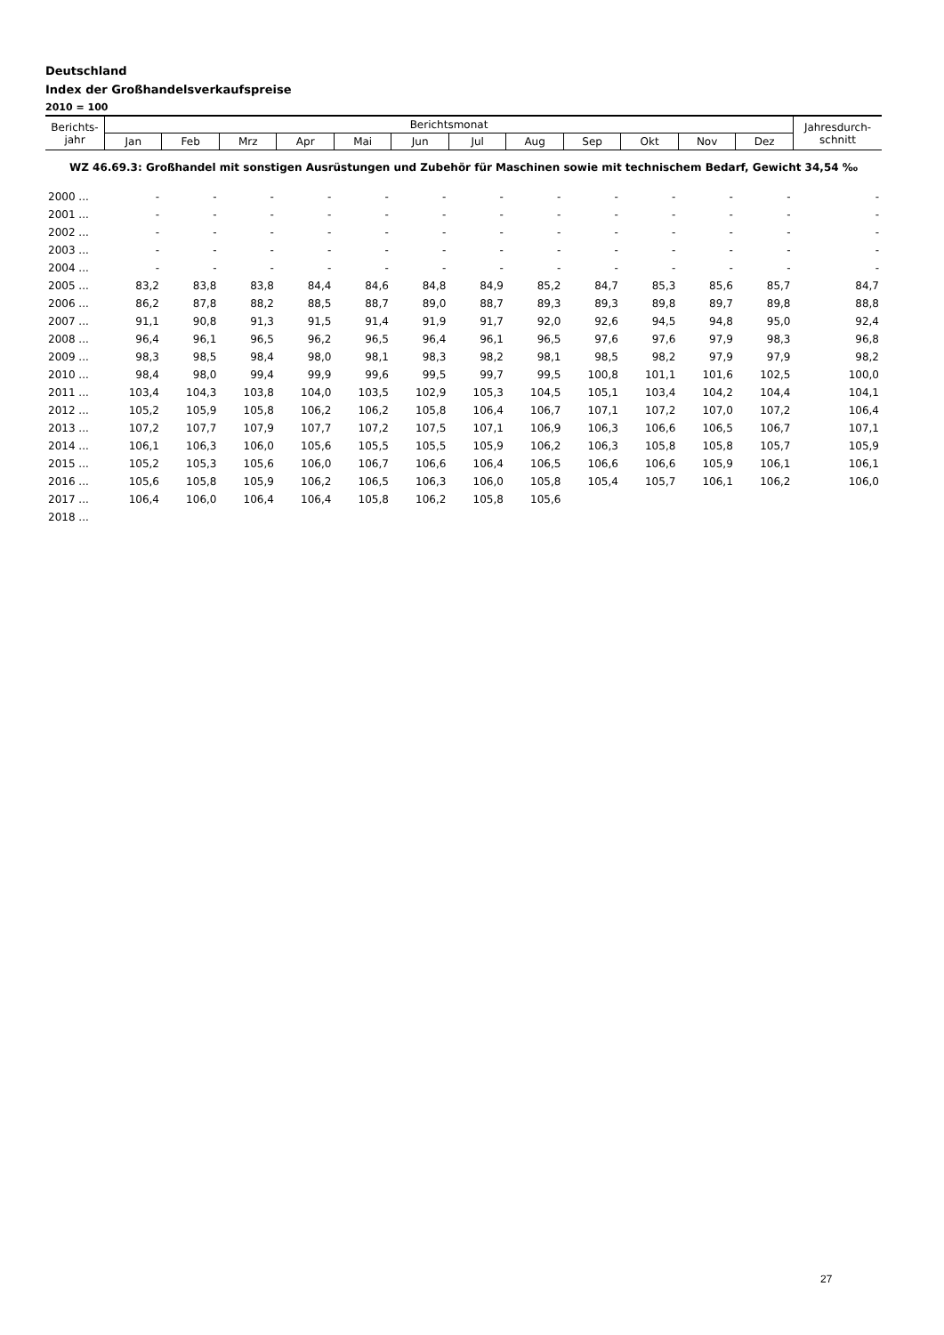Deutschland
Index der Großhandelsverkaufspreise
2010 = 100
| Berichts- jahr | Berichtsmonat | | | | | | | | | | | | Jahresdurch- schnitt |
| --- | --- | --- | --- | --- | --- | --- | --- | --- | --- | --- | --- | --- | --- |
| | Jan | Feb | Mrz | Apr | Mai | Jun | Jul | Aug | Sep | Okt | Nov | Dez | |
| WZ 46.69.3: Großhandel mit sonstigen Ausrüstungen und Zubehör für Maschinen sowie mit technischem Bedarf, Gewicht 34,54 ‰ | | | | | | | | | | | | | |
| 2000 ... | - | - | - | - | - | - | - | - | - | - | - | - | - |
| 2001 ... | - | - | - | - | - | - | - | - | - | - | - | - | - |
| 2002 ... | - | - | - | - | - | - | - | - | - | - | - | - | - |
| 2003 ... | - | - | - | - | - | - | - | - | - | - | - | - | - |
| 2004 ... | - | - | - | - | - | - | - | - | - | - | - | - | - |
| 2005 ... | 83,2 | 83,8 | 83,8 | 84,4 | 84,6 | 84,8 | 84,9 | 85,2 | 84,7 | 85,3 | 85,6 | 85,7 | 84,7 |
| 2006 ... | 86,2 | 87,8 | 88,2 | 88,5 | 88,7 | 89,0 | 88,7 | 89,3 | 89,3 | 89,8 | 89,7 | 89,8 | 88,8 |
| 2007 ... | 91,1 | 90,8 | 91,3 | 91,5 | 91,4 | 91,9 | 91,7 | 92,0 | 92,6 | 94,5 | 94,8 | 95,0 | 92,4 |
| 2008 ... | 96,4 | 96,1 | 96,5 | 96,2 | 96,5 | 96,4 | 96,1 | 96,5 | 97,6 | 97,6 | 97,9 | 98,3 | 96,8 |
| 2009 ... | 98,3 | 98,5 | 98,4 | 98,0 | 98,1 | 98,3 | 98,2 | 98,1 | 98,5 | 98,2 | 97,9 | 97,9 | 98,2 |
| 2010 ... | 98,4 | 98,0 | 99,4 | 99,9 | 99,6 | 99,5 | 99,7 | 99,5 | 100,8 | 101,1 | 101,6 | 102,5 | 100,0 |
| 2011 ... | 103,4 | 104,3 | 103,8 | 104,0 | 103,5 | 102,9 | 105,3 | 104,5 | 105,1 | 103,4 | 104,2 | 104,4 | 104,1 |
| 2012 ... | 105,2 | 105,9 | 105,8 | 106,2 | 106,2 | 105,8 | 106,4 | 106,7 | 107,1 | 107,2 | 107,0 | 107,2 | 106,4 |
| 2013 ... | 107,2 | 107,7 | 107,9 | 107,7 | 107,2 | 107,5 | 107,1 | 106,9 | 106,3 | 106,6 | 106,5 | 106,7 | 107,1 |
| 2014 ... | 106,1 | 106,3 | 106,0 | 105,6 | 105,5 | 105,5 | 105,9 | 106,2 | 106,3 | 105,8 | 105,8 | 105,7 | 105,9 |
| 2015 ... | 105,2 | 105,3 | 105,6 | 106,0 | 106,7 | 106,6 | 106,4 | 106,5 | 106,6 | 106,6 | 105,9 | 106,1 | 106,1 |
| 2016 ... | 105,6 | 105,8 | 105,9 | 106,2 | 106,5 | 106,3 | 106,0 | 105,8 | 105,4 | 105,7 | 106,1 | 106,2 | 106,0 |
| 2017 ... | 106,4 | 106,0 | 106,4 | 106,4 | 105,8 | 106,2 | 105,8 | 105,6 | | | | | |
| 2018 ... | | | | | | | | | | | | | |
27